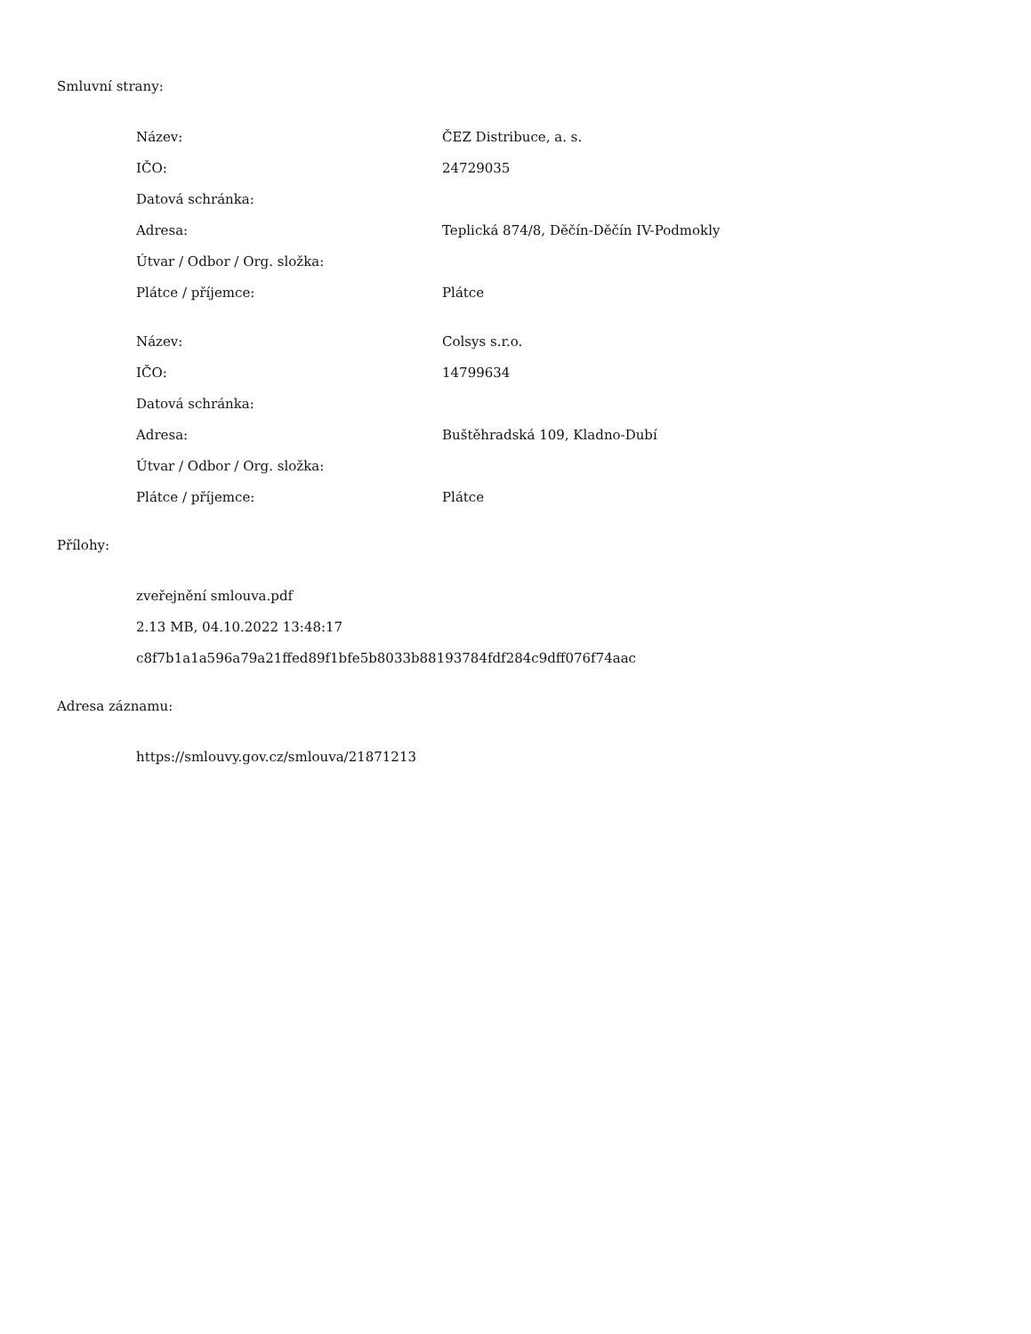Smluvní strany:
| Název: | ČEZ Distribuce, a. s. |
| IČO: | 24729035 |
| Datová schránka: | |
| Adresa: | Teplická 874/8, Děčín-Děčín IV-Podmokly |
| Útvar / Odbor / Org. složka: | |
| Plátce / příjemce: | Plátce |
| Název: | Colsys s.r.o. |
| IČO: | 14799634 |
| Datová schránka: | |
| Adresa: | Buštěhradská 109, Kladno-Dubí |
| Útvar / Odbor / Org. složka: | |
| Plátce / příjemce: | Plátce |
Přílohy:
| zveřejnění smlouva.pdf |
| 2.13 MB, 04.10.2022 13:48:17 |
| c8f7b1a1a596a79a21ffed89f1bfe5b8033b88193784fdf284c9dff076f74aac |
Adresa záznamu:
| https://smlouvy.gov.cz/smlouva/21871213 |